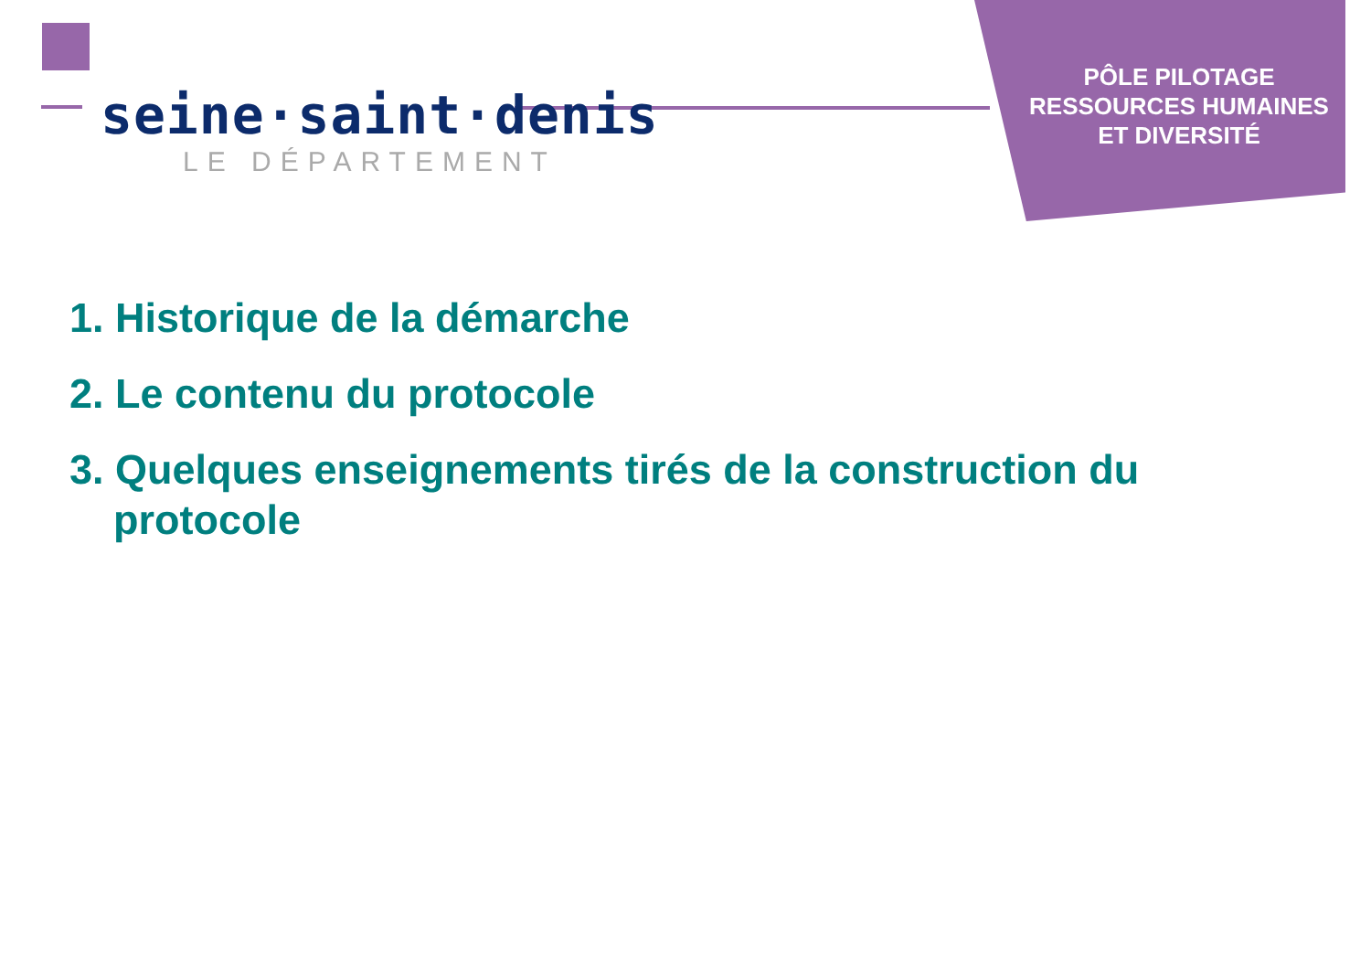seine·saint·denis
LE DÉPARTEMENT
PÔLE PILOTAGE
RESSOURCES HUMAINES
ET DIVERSITÉ
1. Historique de la démarche
2. Le contenu du protocole
3. Quelques enseignements tirés de la construction du protocole